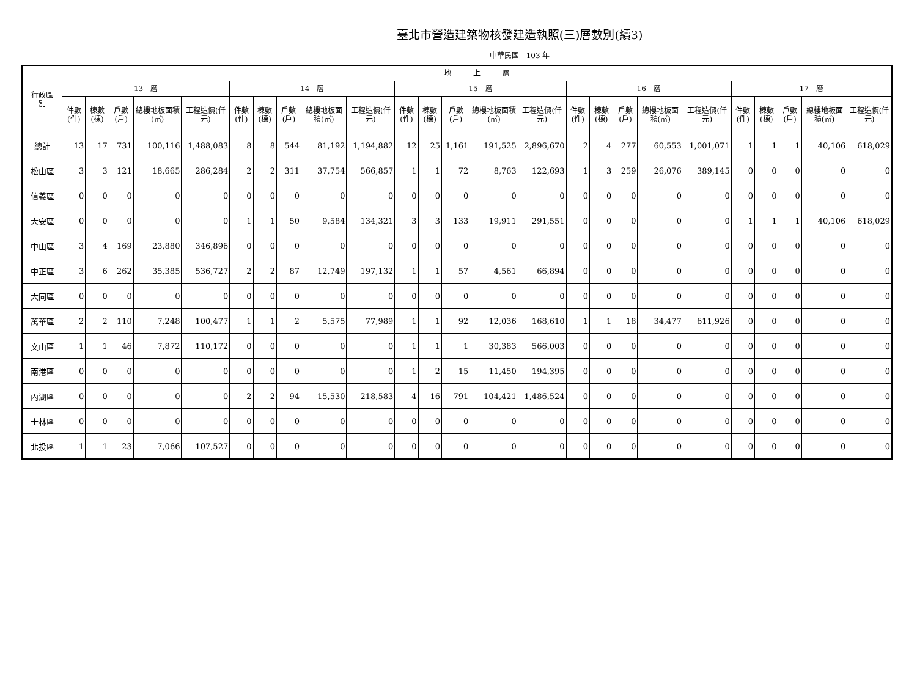臺北市營造建築物核發建造執照(三)層數別(續3)
中華民國　103 年
| 行政區 別 | 地 上 層 | | | | | | | | | | | | | | | | | | | | | | | | |
| --- | --- | --- | --- | --- | --- | --- | --- | --- | --- | --- | --- | --- | --- | --- | --- | --- | --- | --- | --- | --- | --- | --- | --- | --- | --- |
| | 13 層 | | | | | 14 層 | | | | | 15 層 | | | | | 16 層 | | | | | 17 層 | | | | |
| | 件數(件) | 棟數(棟) | 戶數(戶) | 總樓地板面積(㎡) | 工程造價(仟元) | 件數(件) | 棟數(棟) | 戶數(戶) | 總樓地板面積(㎡) | 工程造價(仟元) | 件數(件) | 棟數(棟) | 戶數(戶) | 總樓地板面積(㎡) | 工程造價(仟元) | 件數(件) | 棟數(棟) | 戶數(戶) | 總樓地板面積(㎡) | 工程造價(仟元) | 件數(件) | 棟數(棟) | 戶數(戶) | 總樓地板面積(㎡) | 工程造價(仟元) |
| 總計 | 13 | 17 | 731 | 100,116 | 1,488,083 | 8 | 8 | 544 | 81,192 | 1,194,882 | 12 | 25 | 1,161 | 191,525 | 2,896,670 | 2 | 4 | 277 | 60,553 | 1,001,071 | 1 | 1 | 1 | 40,106 | 618,029 |
| 松山區 | 3 | 3 | 121 | 18,665 | 286,284 | 2 | 2 | 311 | 37,754 | 566,857 | 1 | 1 | 72 | 8,763 | 122,693 | 1 | 3 | 259 | 26,076 | 389,145 | 0 | 0 | 0 | 0 | 0 |
| 信義區 | 0 | 0 | 0 | 0 | 0 | 0 | 0 | 0 | 0 | 0 | 0 | 0 | 0 | 0 | 0 | 0 | 0 | 0 | 0 | 0 | 0 | 0 | 0 | 0 | 0 |
| 大安區 | 0 | 0 | 0 | 0 | 0 | 1 | 1 | 50 | 9,584 | 134,321 | 3 | 3 | 133 | 19,911 | 291,551 | 0 | 0 | 0 | 0 | 0 | 1 | 1 | 1 | 40,106 | 618,029 |
| 中山區 | 3 | 4 | 169 | 23,880 | 346,896 | 0 | 0 | 0 | 0 | 0 | 0 | 0 | 0 | 0 | 0 | 0 | 0 | 0 | 0 | 0 | 0 | 0 | 0 | 0 | 0 |
| 中正區 | 3 | 6 | 262 | 35,385 | 536,727 | 2 | 2 | 87 | 12,749 | 197,132 | 1 | 1 | 57 | 4,561 | 66,894 | 0 | 0 | 0 | 0 | 0 | 0 | 0 | 0 | 0 | 0 |
| 大同區 | 0 | 0 | 0 | 0 | 0 | 0 | 0 | 0 | 0 | 0 | 0 | 0 | 0 | 0 | 0 | 0 | 0 | 0 | 0 | 0 | 0 | 0 | 0 | 0 | 0 |
| 萬華區 | 2 | 2 | 110 | 7,248 | 100,477 | 1 | 1 | 2 | 5,575 | 77,989 | 1 | 1 | 92 | 12,036 | 168,610 | 1 | 1 | 18 | 34,477 | 611,926 | 0 | 0 | 0 | 0 | 0 |
| 文山區 | 1 | 1 | 46 | 7,872 | 110,172 | 0 | 0 | 0 | 0 | 0 | 1 | 1 | 1 | 30,383 | 566,003 | 0 | 0 | 0 | 0 | 0 | 0 | 0 | 0 | 0 | 0 |
| 南港區 | 0 | 0 | 0 | 0 | 0 | 0 | 0 | 0 | 0 | 0 | 1 | 2 | 15 | 11,450 | 194,395 | 0 | 0 | 0 | 0 | 0 | 0 | 0 | 0 | 0 | 0 |
| 內湖區 | 0 | 0 | 0 | 0 | 0 | 2 | 2 | 94 | 15,530 | 218,583 | 4 | 16 | 791 | 104,421 | 1,486,524 | 0 | 0 | 0 | 0 | 0 | 0 | 0 | 0 | 0 | 0 |
| 士林區 | 0 | 0 | 0 | 0 | 0 | 0 | 0 | 0 | 0 | 0 | 0 | 0 | 0 | 0 | 0 | 0 | 0 | 0 | 0 | 0 | 0 | 0 | 0 | 0 | 0 |
| 北投區 | 1 | 1 | 23 | 7,066 | 107,527 | 0 | 0 | 0 | 0 | 0 | 0 | 0 | 0 | 0 | 0 | 0 | 0 | 0 | 0 | 0 | 0 | 0 | 0 | 0 | 0 |